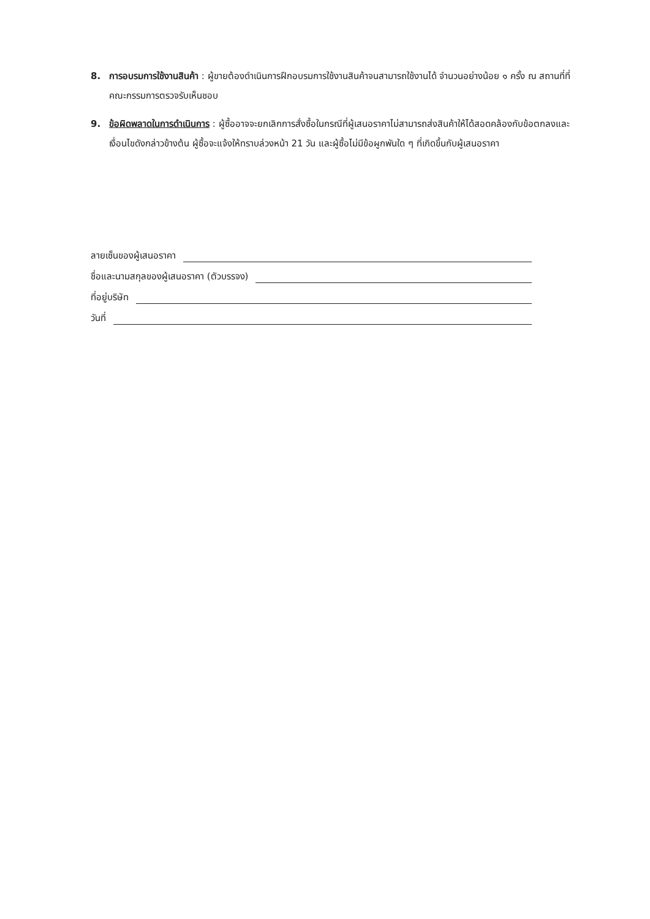8. การอบรมการใช้งานสินค้า : ผู้ขายต้องดำเนินการฝึกอบรมการใช้งานสินค้าจนสามารถใช้งานได้ จำนวนอย่างน้อย ๑ ครั้ง ณ สถานที่ที่คณะกรรมการตรวจรับเห็นชอบ
9. ข้อผิดพลาดในการดำเนินการ : ผู้ซื้ออาจจะยกเลิกการสั่งซื้อในกรณีที่ผู้เสนอราคาไม่สามารถส่งสินค้าให้ได้สอดคล้องกับข้อตกลงและเงื่อนไขดังกล่าวข้างต้น ผู้ซื้อจะแจ้งให้ทราบล่วงหน้า 21 วัน และผู้ซื้อไม่มีข้อผูกพันใด ๆ ที่เกิดขึ้นกับผู้เสนอราคา
ลายเซ็นของผู้เสนอราคา
ชื่อและนามสกุลของผู้เสนอราคา (ตัวบรรจง)
ที่อยู่บริษัท
วันที่